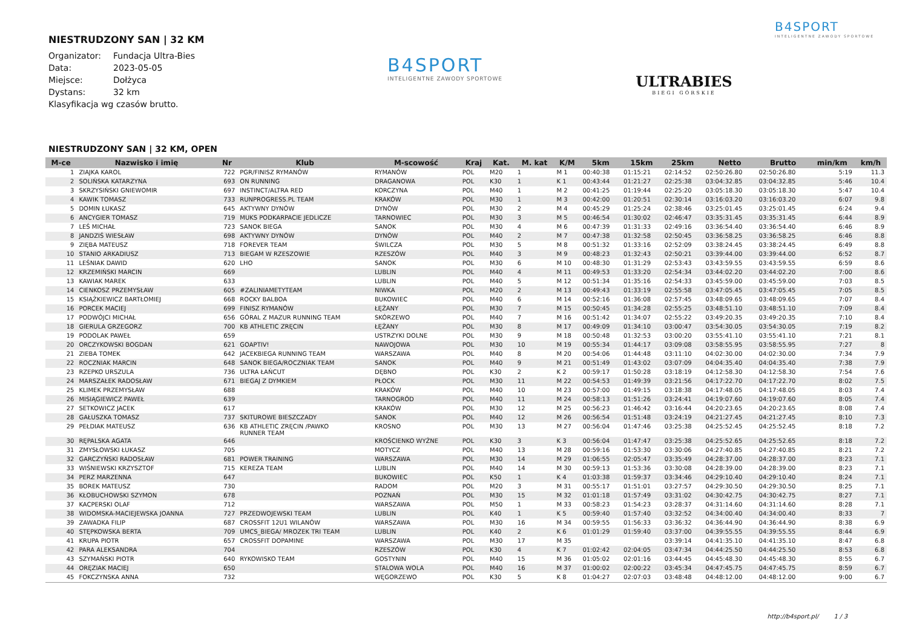NIESTRUDZONY SAN | 32 KM
| Organizator: | Fundacja Ultra-Bies |
| Data: | 2023-05-05 |
| Miejsce: | Dołżyca |
| Dystans: | 32 km |
Klasyfikacja wg czasów brutto.
B4SPORT
INTELIGENTNE ZAWODY SPORTOWE
ULTRABIES
BIEGI GÓRSKIE
B4SPORT
INTELIGENTNE ZAWODY SPORTOWE
NIESTRUDZONY SAN | 32 KM, OPEN
| M-ce | Nazwisko i imię | Nr | Klub | M-scowość | Kraj | Kat. | M. kat | K/M | 5km | 15km | 25km | Netto | Brutto | min/km | km/h |
| --- | --- | --- | --- | --- | --- | --- | --- | --- | --- | --- | --- | --- | --- | --- | --- |
| 1 | ZIAJKA KAROL | 722 | PGR/FINISZ RYMANÓW | RYMANÓW | POL | M20 | 1 | M 1 | 00:40:38 | 01:15:21 | 02:14:52 | 02:50:26.80 | 02:50:26.80 | 5:19 | 11.3 |
| 2 | SOLIŃSKA KATARZYNA | 693 | ON RUNNING | DRAGANOWA | POL | K30 | 1 | K 1 | 00:43:44 | 01:21:27 | 02:25:38 | 03:04:32.85 | 03:04:32.85 | 5:46 | 10.4 |
| 3 | SKRZYSIŃSKI GNIEWOMIR | 697 | INSTINCT/ALTRA RED | KORCZYNA | POL | M40 | 1 | M 2 | 00:41:25 | 01:19:44 | 02:25:20 | 03:05:18.30 | 03:05:18.30 | 5:47 | 10.4 |
| 4 | KAWIK TOMASZ | 733 | RUNPROGRESS.PL TEAM | KRAKÓW | POL | M30 | 1 | M 3 | 00:42:00 | 01:20:51 | 02:30:14 | 03:16:03.20 | 03:16:03.20 | 6:07 | 9.8 |
| 5 | DOMIN ŁUKASZ | 645 | AKTYWNY DYNÓW | DYNÓW | POL | M30 | 2 | M 4 | 00:45:29 | 01:25:24 | 02:38:46 | 03:25:01.45 | 03:25:01.45 | 6:24 | 9.4 |
| 6 | ANCYGIER TOMASZ | 719 | MUKS PODKARPACIE JEDLICZE | TARNOWIEC | POL | M30 | 3 | M 5 | 00:46:54 | 01:30:02 | 02:46:47 | 03:35:31.45 | 03:35:31.45 | 6:44 | 8.9 |
| 7 | LEŚ MICHAŁ | 723 | SANOK BIEGA | SANOK | POL | M30 | 4 | M 6 | 00:47:39 | 01:31:33 | 02:49:16 | 03:36:54.40 | 03:36:54.40 | 6:46 | 8.9 |
| 8 | JANDZIŚ WIESŁAW | 698 | AKTYWNY DYNÓW | DYNÓW | POL | M40 | 2 | M 7 | 00:47:38 | 01:32:58 | 02:50:45 | 03:36:58.25 | 03:36:58.25 | 6:46 | 8.8 |
| 9 | ZIĘBA MATEUSZ | 718 | FOREVER TEAM | ŚWILCZA | POL | M30 | 5 | M 8 | 00:51:32 | 01:33:16 | 02:52:09 | 03:38:24.45 | 03:38:24.45 | 6:49 | 8.8 |
| 10 | STANIO ARKADIUSZ | 713 | BIEGAM W RZESZOWIE | RZESZÓW | POL | M40 | 3 | M 9 | 00:48:23 | 01:32:43 | 02:50:21 | 03:39:44.00 | 03:39:44.00 | 6:52 | 8.7 |
| 11 | LEŚNIAK DAWID | 620 | LHO | SANOK | POL | M30 | 6 | M 10 | 00:48:30 | 01:31:29 | 02:53:43 | 03:43:59.55 | 03:43:59.55 | 6:59 | 8.6 |
| 12 | KRZEMIŃSKI MARCIN | 669 | | LUBLIN | POL | M40 | 4 | M 11 | 00:49:53 | 01:33:20 | 02:54:34 | 03:44:02.20 | 03:44:02.20 | 7:00 | 8.6 |
| 13 | KAWIAK MAREK | 633 | | LUBLIN | POL | M40 | 5 | M 12 | 00:51:34 | 01:35:16 | 02:54:33 | 03:45:59.00 | 03:45:59.00 | 7:03 | 8.5 |
| 14 | CIENKOSZ PRZEMYSŁAW | 605 | #ZALINIAMETYTEAM | NIWKA | POL | M20 | 2 | M 13 | 00:49:43 | 01:33:19 | 02:55:58 | 03:47:05.45 | 03:47:05.45 | 7:05 | 8.5 |
| 15 | KSIĄŻKIEWICZ BARTŁOMIEJ | 668 | ROCKY BALBOA | BUKOWIEC | POL | M40 | 6 | M 14 | 00:52:16 | 01:36:08 | 02:57:45 | 03:48:09.65 | 03:48:09.65 | 7:07 | 8.4 |
| 16 | PORCEK MACIEJ | 699 | FINISZ RYMANÓW | ŁĘŻANY | POL | M30 | 7 | M 15 | 00:50:45 | 01:34:28 | 02:55:25 | 03:48:51.10 | 03:48:51.10 | 7:09 | 8.4 |
| 17 | PODWÓJCI MICHAŁ | 656 | GÓRAL Z MAZUR RUNNING TEAM | SKÓRZEWO | POL | M40 | 7 | M 16 | 00:51:42 | 01:34:07 | 02:55:22 | 03:49:20.35 | 03:49:20.35 | 7:10 | 8.4 |
| 18 | GIERULA GRZEGORZ | 700 | KB ATHLETIC ZRĘCIN | ŁĘŻANY | POL | M30 | 8 | M 17 | 00:49:09 | 01:34:10 | 03:00:47 | 03:54:30.05 | 03:54:30.05 | 7:19 | 8.2 |
| 19 | PODOLAK PAWEŁ | 659 | | USTRZYKI DOLNE | POL | M30 | 9 | M 18 | 00:50:48 | 01:32:53 | 03:00:20 | 03:55:41.10 | 03:55:41.10 | 7:21 | 8.1 |
| 20 | ORCZYKOWSKI BOGDAN | 621 | GOAPTIV! | NAWOJOWA | POL | M30 | 10 | M 19 | 00:55:34 | 01:44:17 | 03:09:08 | 03:58:55.95 | 03:58:55.95 | 7:27 | 8 |
| 21 | ZIEBA TOMEK | 642 | JACEKBIEGA RUNNING TEAM | WARSZAWA | POL | M40 | 8 | M 20 | 00:54:06 | 01:44:48 | 03:11:10 | 04:02:30.00 | 04:02:30.00 | 7:34 | 7.9 |
| 22 | ROCZNIAK MARCIN | 648 | SANOK BIEGA/ROCZNIAK TEAM | SANOK | POL | M40 | 9 | M 21 | 00:51:49 | 01:43:02 | 03:07:09 | 04:04:35.40 | 04:04:35.40 | 7:38 | 7.9 |
| 23 | RZEPKO URSZULA | 736 | ULTRA ŁAŃCUT | DĘBNO | POL | K30 | 2 | K 2 | 00:59:17 | 01:50:28 | 03:18:19 | 04:12:58.30 | 04:12:58.30 | 7:54 | 7.6 |
| 24 | MARSZAŁEK RADOSŁAW | 671 | BIEGAJ Z DYMKIEM | PŁOCK | POL | M30 | 11 | M 22 | 00:54:53 | 01:49:39 | 03:21:56 | 04:17:22.70 | 04:17:22.70 | 8:02 | 7.5 |
| 25 | KLIMEK PRZEMYSŁAW | 688 | | KRAKÓW | POL | M40 | 10 | M 23 | 00:57:00 | 01:49:15 | 03:18:38 | 04:17:48.05 | 04:17:48.05 | 8:03 | 7.4 |
| 26 | MISIĄGIEWICZ PAWEŁ | 639 | | TARNOGRÓD | POL | M40 | 11 | M 24 | 00:58:13 | 01:51:26 | 03:24:41 | 04:19:07.60 | 04:19:07.60 | 8:05 | 7.4 |
| 27 | SETKOWICZ JACEK | 617 | | KRAKÓW | POL | M30 | 12 | M 25 | 00:56:23 | 01:46:42 | 03:16:44 | 04:20:23.65 | 04:20:23.65 | 8:08 | 7.4 |
| 28 | GAŁUSZKA TOMASZ | 737 | SKITUROWE BIESZCZADY | SANOK | POL | M40 | 12 | M 26 | 00:56:54 | 01:51:48 | 03:24:19 | 04:21:27.45 | 04:21:27.45 | 8:10 | 7.3 |
| 29 | PEŁDIAK MATEUSZ | 636 | KB ATHLETIC ZRĘCIN /PAWKO RUNNER TEAM | KROSNO | POL | M30 | 13 | M 27 | 00:56:04 | 01:47:46 | 03:25:38 | 04:25:52.45 | 04:25:52.45 | 8:18 | 7.2 |
| 30 | RĘPALSKA AGATA | 646 | | KROŚCIENKO WYŻNE | POL | K30 | 3 | K 3 | 00:56:04 | 01:47:47 | 03:25:38 | 04:25:52.65 | 04:25:52.65 | 8:18 | 7.2 |
| 31 | ZMYSŁOWSKI ŁUKASZ | 705 | | MOTYCZ | POL | M40 | 13 | M 28 | 00:59:16 | 01:53:30 | 03:30:06 | 04:27:40.85 | 04:27:40.85 | 8:21 | 7.2 |
| 32 | GARCZYŃSKI RADOSŁAW | 681 | POWER TRAINING | WARSZAWA | POL | M30 | 14 | M 29 | 01:06:55 | 02:05:47 | 03:35:49 | 04:28:37.00 | 04:28:37.00 | 8:23 | 7.1 |
| 33 | WIŚNIEWSKI KRZYSZTOF | 715 | KEREZA TEAM | LUBLIN | POL | M40 | 14 | M 30 | 00:59:13 | 01:53:36 | 03:30:08 | 04:28:39.00 | 04:28:39.00 | 8:23 | 7.1 |
| 34 | PERZ MARZENNA | 647 | | BUKOWIEC | POL | K50 | 1 | K 4 | 01:03:38 | 01:59:37 | 03:34:46 | 04:29:10.40 | 04:29:10.40 | 8:24 | 7.1 |
| 35 | BOREK MATEUSZ | 730 | | RADOM | POL | M20 | 3 | M 31 | 00:55:17 | 01:51:01 | 03:27:57 | 04:29:30.50 | 04:29:30.50 | 8:25 | 7.1 |
| 36 | KŁOBUCHOWSKI SZYMON | 678 | | POZNAŃ | POL | M30 | 15 | M 32 | 01:01:18 | 01:57:49 | 03:31:02 | 04:30:42.75 | 04:30:42.75 | 8:27 | 7.1 |
| 37 | KACPERSKI OLAF | 712 | | WARSZAWA | POL | M50 | 1 | M 33 | 00:58:23 | 01:54:23 | 03:28:37 | 04:31:14.60 | 04:31:14.60 | 8:28 | 7.1 |
| 38 | WIDOMSKA-MACIEJEWSKA JOANNA | 727 | PRZEDWOJEWSKI TEAM | LUBLIN | POL | K40 | 1 | K 5 | 00:59:40 | 01:57:40 | 03:32:52 | 04:34:00.40 | 04:34:00.40 | 8:33 | 7 |
| 39 | ZAWADKA FILIP | 687 | CROSSFIT 12U1 WILANÓW | WARSZAWA | POL | M30 | 16 | M 34 | 00:59:55 | 01:56:33 | 03:36:32 | 04:36:44.90 | 04:36:44.90 | 8:38 | 6.9 |
| 40 | STĘPKOWSKA BERTA | 709 | UMCS_BIEGA/ MROZEK TRI TEAM | LUBLIN | POL | K40 | 2 | K 6 | 01:01:29 | 01:59:40 | 03:37:00 | 04:39:55.55 | 04:39:55.55 | 8:44 | 6.9 |
| 41 | KRUPA PIOTR | 657 | CROSSFIT DOPAMINE | WARSZAWA | POL | M30 | 17 | M 35 | | | 03:39:14 | 04:41:35.10 | 04:41:35.10 | 8:47 | 6.8 |
| 42 | PARA ALEKSANDRA | 704 | | RZESZÓW | POL | K30 | 4 | K 7 | 01:02:42 | 02:04:05 | 03:47:34 | 04:44:25.50 | 04:44:25.50 | 8:53 | 6.8 |
| 43 | SZYMAŃSKI PIOTR | 640 | RYKOWISKO TEAM | GOSTYNIN | POL | M40 | 15 | M 36 | 01:05:02 | 02:01:16 | 03:44:45 | 04:45:48.30 | 04:45:48.30 | 8:55 | 6.7 |
| 44 | ORĘZIAK MACIEJ | 650 | | STALOWA WOLA | POL | M40 | 16 | M 37 | 01:00:02 | 02:00:22 | 03:45:34 | 04:47:45.75 | 04:47:45.75 | 8:59 | 6.7 |
| 45 | FOKCZYNSKA ANNA | 732 | | WĘGORZEWO | POL | K30 | 5 | K 8 | 01:04:27 | 02:07:03 | 03:48:48 | 04:48:12.00 | 04:48:12.00 | 9:00 | 6.7 |
http://b4sport.pl/ 1 / 3